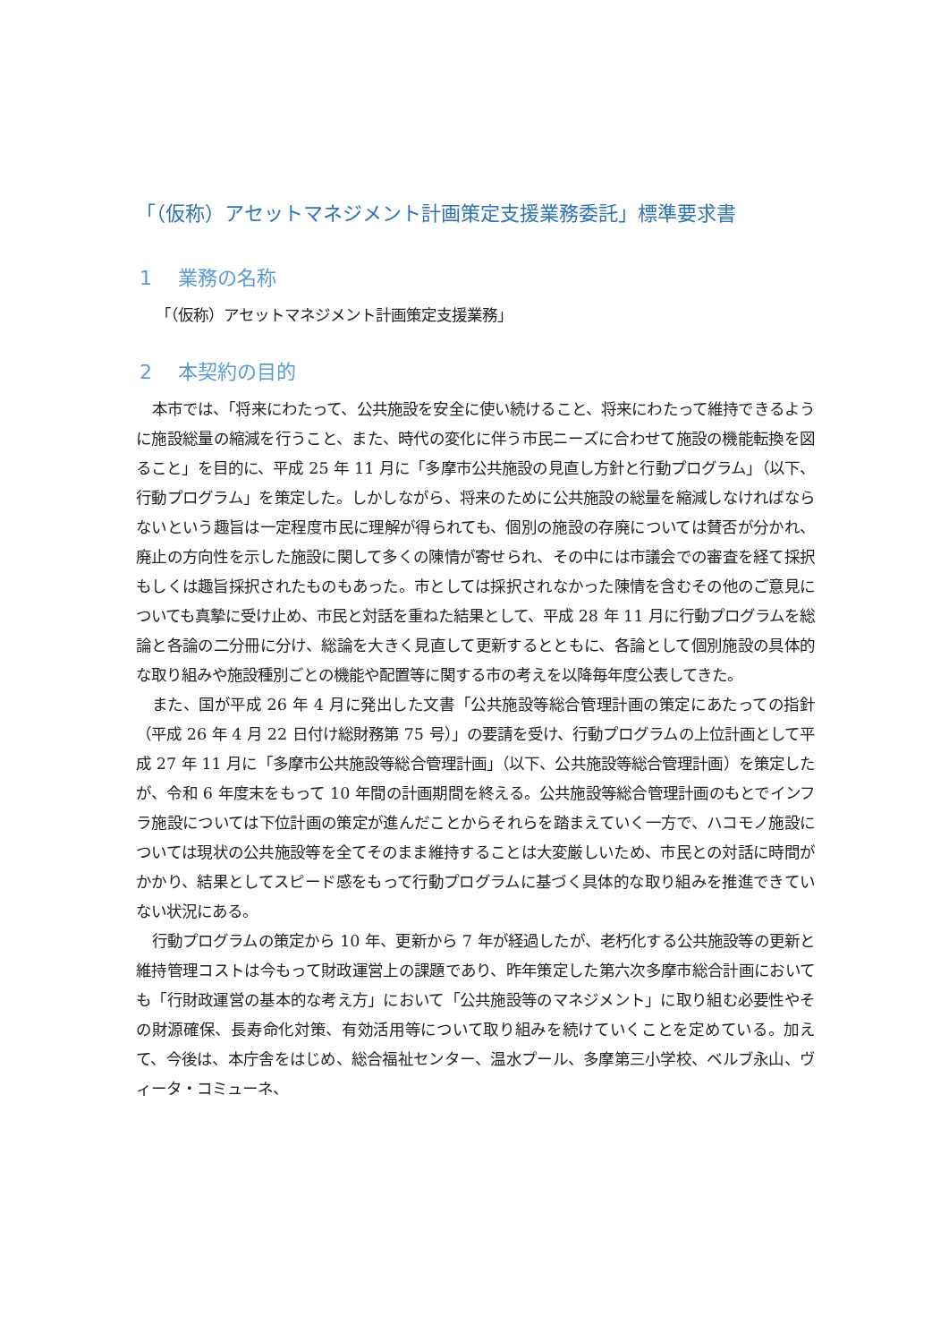「（仮称）アセットマネジメント計画策定支援業務委託」標準要求書
1　 業務の名称
「（仮称）アセットマネジメント計画策定支援業務」
2　 本契約の目的
本市では、「将来にわたって、公共施設を安全に使い続けること、将来にわたって維持できるように施設総量の縮減を行うこと、また、時代の変化に伴う市民ニーズに合わせて施設の機能転換を図ること」を目的に、平成 25 年 11 月に「多摩市公共施設の見直し方針と行動プログラム」（以下、行動プログラム」を策定した。しかしながら、将来のために公共施設の総量を縮減しなければならないという趣旨は一定程度市民に理解が得られても、個別の施設の存廃については賛否が分かれ、廃止の方向性を示した施設に関して多くの陳情が寄せられ、その中には市議会での審査を経て採択もしくは趣旨採択されたものもあった。市としては採択されなかった陳情を含むその他のご意見についても真摯に受け止め、市民と対話を重ねた結果として、平成 28 年 11 月に行動プログラムを総論と各論の二分冊に分け、総論を大きく見直して更新するとともに、各論として個別施設の具体的な取り組みや施設種別ごとの機能や配置等に関する市の考えを以降毎年度公表してきた。
また、国が平成 26 年 4 月に発出した文書「公共施設等総合管理計画の策定にあたっての指針（平成 26 年 4 月 22 日付け総財務第 75 号）」の要請を受け、行動プログラムの上位計画として平成 27 年 11 月に「多摩市公共施設等総合管理計画」（以下、公共施設等総合管理計画）を策定したが、令和 6 年度末をもって 10 年間の計画期間を終える。公共施設等総合管理計画のもとでインフラ施設については下位計画の策定が進んだことからそれらを踏まえていく一方で、ハコモノ施設については現状の公共施設等を全てそのまま維持することは大変厳しいため、市民との対話に時間がかかり、結果としてスピード感をもって行動プログラムに基づく具体的な取り組みを推進できていない状況にある。
行動プログラムの策定から 10 年、更新から 7 年が経過したが、老朽化する公共施設等の更新と維持管理コストは今もって財政運営上の課題であり、昨年策定した第六次多摩市総合計画においても「行財政運営の基本的な考え方」において「公共施設等のマネジメント」に取り組む必要性やその財源確保、長寿命化対策、有効活用等について取り組みを続けていくことを定めている。加えて、今後は、本庁舎をはじめ、総合福祉センター、温水プール、多摩第三小学校、ベルブ永山、ヴィータ・コミューネ、